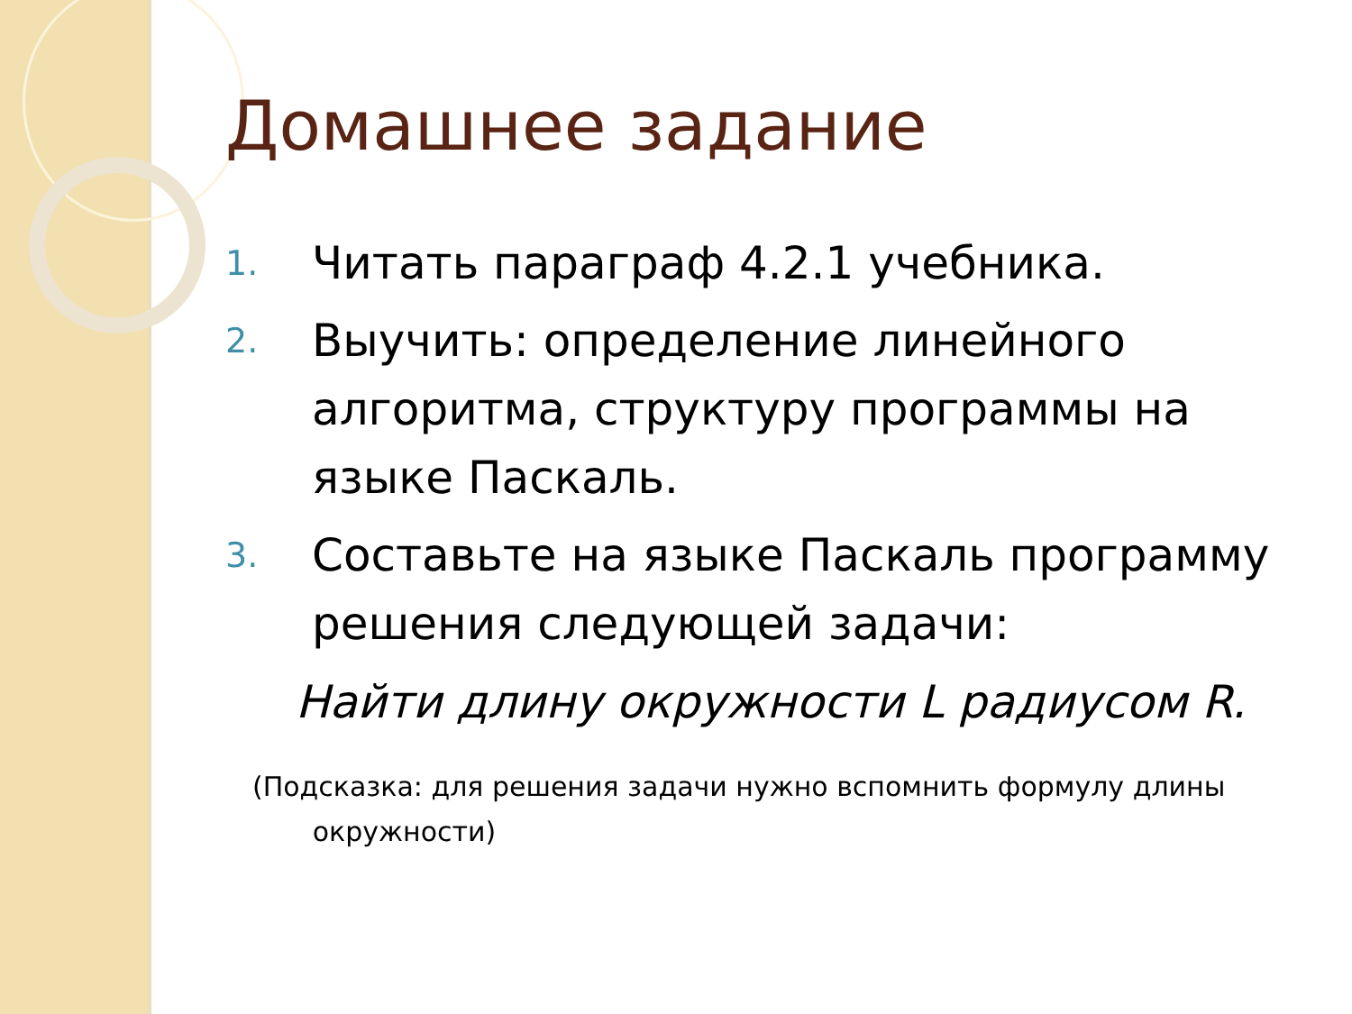Домашнее задание
1.
Читать параграф 4.2.1 учебника.
2.
Выучить: определение линейного алгоритма, структуру программы на языке Паскаль.
3.
Составьте на языке Паскаль программу решения следующей задачи:
Найти длину окружности L радиусом R.
(Подсказка: для решения задачи нужно вспомнить формулу длины
окружности)